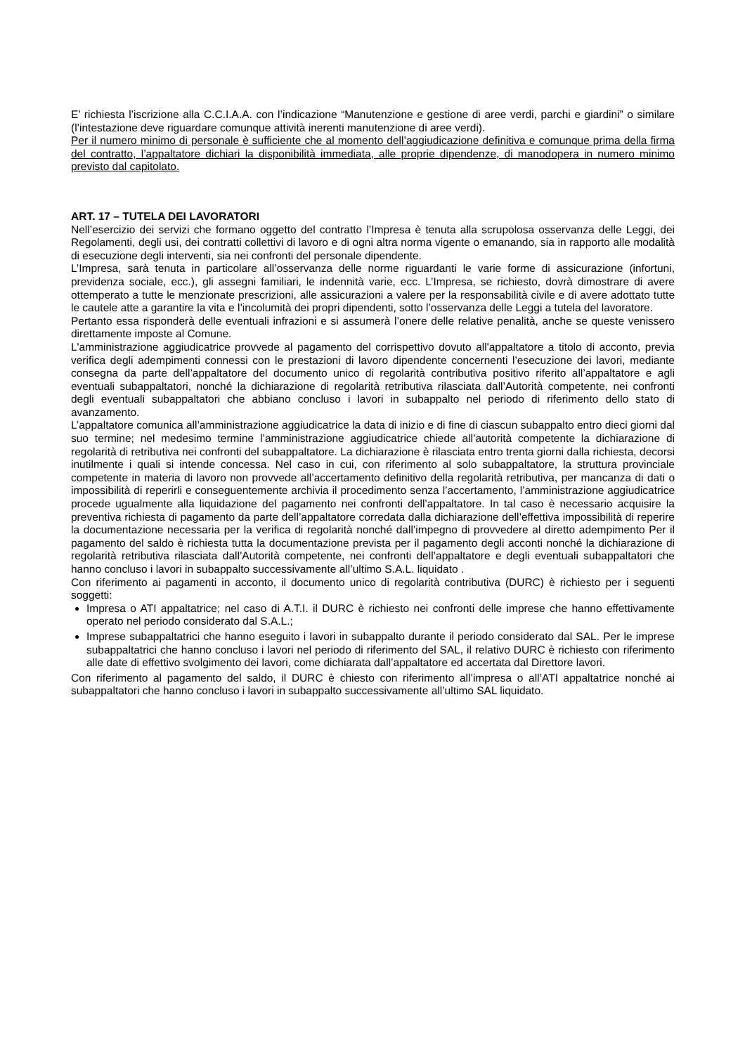E’ richiesta l’iscrizione alla C.C.I.A.A. con l’indicazione “Manutenzione e gestione di aree verdi, parchi e giardini” o similare (l’intestazione deve riguardare comunque attività inerenti manutenzione di aree verdi).
Per il numero minimo di personale è sufficiente che al momento dell’aggiudicazione definitiva e comunque prima della firma del contratto, l’appaltatore dichiari la disponibilità immediata, alle proprie dipendenze, di manodopera in numero minimo previsto dal capitolato.
ART. 17 – TUTELA DEI LAVORATORI
Nell’esercizio dei servizi che formano oggetto del contratto l’Impresa è tenuta alla scrupolosa osservanza delle Leggi, dei Regolamenti, degli usi, dei contratti collettivi di lavoro e di ogni altra norma vigente o emanando, sia in rapporto alle modalità di esecuzione degli interventi, sia nei confronti del personale dipendente.
L’Impresa, sarà tenuta in particolare all’osservanza delle norme riguardanti le varie forme di assicurazione (infortuni, previdenza sociale, ecc.), gli assegni familiari, le indennità varie, ecc. L’Impresa, se richiesto, dovrà dimostrare di avere ottemperato a tutte le menzionate prescrizioni, alle assicurazioni a valere per la responsabilità civile e di avere adottato tutte le cautele atte a garantire la vita e l’incolumità dei propri dipendenti, sotto l’osservanza delle Leggi a tutela del lavoratore.
Pertanto essa risponderà delle eventuali infrazioni e si assumerà l’onere delle relative penalità, anche se queste venissero direttamente imposte al Comune.
L'amministrazione aggiudicatrice provvede al pagamento del corrispettivo dovuto all'appaltatore a titolo di acconto, previa verifica degli adempimenti connessi con le prestazioni di lavoro dipendente concernenti l’esecuzione dei lavori, mediante consegna da parte dell’appaltatore del documento unico di regolarità contributiva positivo riferito all’appaltatore e agli eventuali subappaltatori, nonché la dichiarazione di regolarità retributiva rilasciata dall’Autorità competente, nei confronti degli eventuali subappaltatori che abbiano concluso i lavori in subappalto nel periodo di riferimento dello stato di avanzamento.
L’appaltatore comunica all’amministrazione aggiudicatrice la data di inizio e di fine di ciascun subappalto entro dieci giorni dal suo termine; nel medesimo termine l’amministrazione aggiudicatrice chiede all’autorità competente la dichiarazione di regolarità di retributiva nei confronti del subappaltatore. La dichiarazione è rilasciata entro trenta giorni dalla richiesta, decorsi inutilmente i quali si intende concessa. Nel caso in cui, con riferimento al solo subappaltatore, la struttura provinciale competente in materia di lavoro non provvede all’accertamento definitivo della regolarità retributiva, per mancanza di dati o impossibilità di reperirli e conseguentemente archivia il procedimento senza l’accertamento, l’amministrazione aggiudicatrice procede ugualmente alla liquidazione del pagamento nei confronti dell’appaltatore. In tal caso è necessario acquisire la preventiva richiesta di pagamento da parte dell’appaltatore corredata dalla dichiarazione dell’effettiva impossibilità di reperire la documentazione necessaria per la verifica di regolarità nonché dall’impegno di provvedere al diretto adempimento Per il pagamento del saldo è richiesta tutta la documentazione prevista per il pagamento degli acconti nonché la dichiarazione di regolarità retributiva rilasciata dall’Autorità competente, nei confronti dell’appaltatore e degli eventuali subappaltatori che hanno concluso i lavori in subappalto successivamente all’ultimo S.A.L. liquidato .
Con riferimento ai pagamenti in acconto, il documento unico di regolarità contributiva (DURC) è richiesto per i seguenti soggetti:
Impresa o ATI appaltatrice; nel caso di A.T.I. il DURC è richiesto nei confronti delle imprese che hanno effettivamente operato nel periodo considerato dal S.A.L.;
Imprese subappaltatrici che hanno eseguito i lavori in subappalto durante il periodo considerato dal SAL. Per le imprese subappaltatrici che hanno concluso i lavori nel periodo di riferimento del SAL, il relativo DURC è richiesto con riferimento alle date di effettivo svolgimento dei lavori, come dichiarata dall’appaltatore ed accertata dal Direttore lavori.
Con riferimento al pagamento del saldo, il DURC è chiesto con riferimento all’impresa o all’ATI appaltatrice nonché ai subappaltatori che hanno concluso i lavori in subappalto successivamente all’ultimo SAL liquidato.